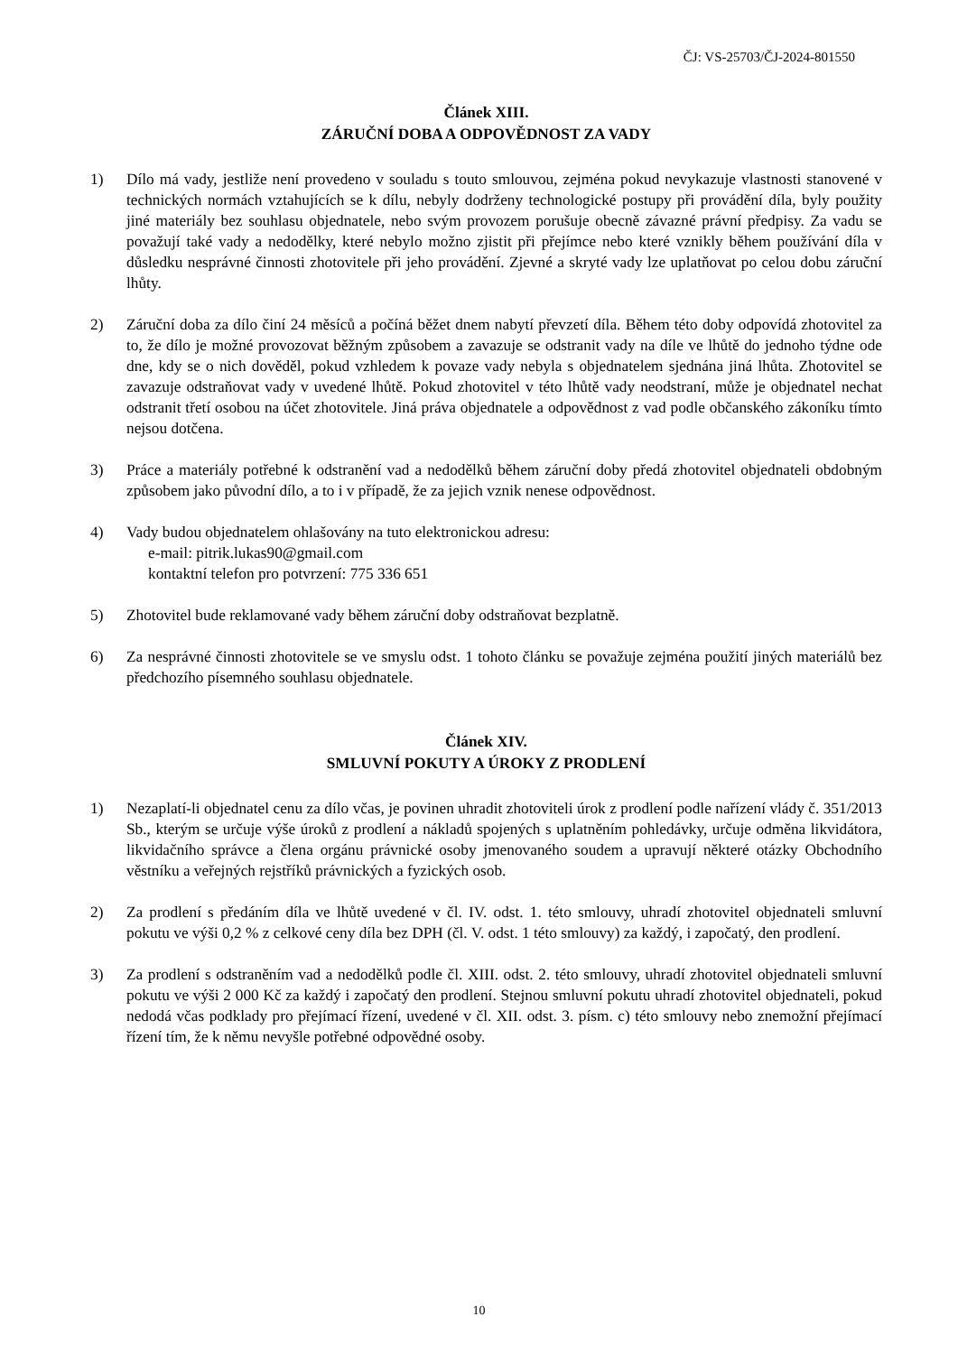ČJ: VS-25703/ČJ-2024-801550
Článek XIII.
ZÁRUČNÍ DOBA A ODPOVĚDNOST ZA VADY
1) Dílo má vady, jestliže není provedeno v souladu s touto smlouvou, zejména pokud nevykazuje vlastnosti stanovené v technických normách vztahujících se k dílu, nebyly dodrženy technologické postupy při provádění díla, byly použity jiné materiály bez souhlasu objednatele, nebo svým provozem porušuje obecně závazné právní předpisy. Za vadu se považují také vady a nedodělky, které nebylo možno zjistit při přejímce nebo které vznikly během používání díla v důsledku nesprávné činnosti zhotovitele při jeho provádění. Zjevné a skryté vady lze uplatňovat po celou dobu záruční lhůty.
2) Záruční doba za dílo činí 24 měsíců a počíná běžet dnem nabytí převzetí díla. Během této doby odpovídá zhotovitel za to, že dílo je možné provozovat běžným způsobem a zavazuje se odstranit vady na díle ve lhůtě do jednoho týdne ode dne, kdy se o nich dověděl, pokud vzhledem k povaze vady nebyla s objednatelem sjednána jiná lhůta. Zhotovitel se zavazuje odstraňovat vady v uvedené lhůtě. Pokud zhotovitel v této lhůtě vady neodstraní, může je objednatel nechat odstranit třetí osobou na účet zhotovitele. Jiná práva objednatele a odpovědnost z vad podle občanského zákoníku tímto nejsou dotčena.
3) Práce a materiály potřebné k odstranění vad a nedodělků během záruční doby předá zhotovitel objednateli obdobným způsobem jako původní dílo, a to i v případě, že za jejich vznik nenese odpovědnost.
4) Vady budou objednatelem ohlašovány na tuto elektronickou adresu:
e-mail: pitrik.lukas90@gmail.com
kontaktní telefon pro potvrzení: 775 336 651
5) Zhotovitel bude reklamované vady během záruční doby odstraňovat bezplatně.
6) Za nesprávné činnosti zhotovitele se ve smyslu odst. 1 tohoto článku se považuje zejména použití jiných materiálů bez předchozího písemného souhlasu objednatele.
Článek XIV.
SMLUVNÍ POKUTY A ÚROKY Z PRODLENÍ
1) Nezaplatí-li objednatel cenu za dílo včas, je povinen uhradit zhotoviteli úrok z prodlení podle nařízení vlády č. 351/2013 Sb., kterým se určuje výše úroků z prodlení a nákladů spojených s uplatněním pohledávky, určuje odměna likvidátora, likvidačního správce a člena orgánu právnické osoby jmenovaného soudem a upravují některé otázky Obchodního věstníku a veřejných rejstříků právnických a fyzických osob.
2) Za prodlení s předáním díla ve lhůtě uvedené v čl. IV. odst. 1. této smlouvy, uhradí zhotovitel objednateli smluvní pokutu ve výši 0,2 % z celkové ceny díla bez DPH (čl. V. odst. 1 této smlouvy) za každý, i započatý, den prodlení.
3) Za prodlení s odstraněním vad a nedodělků podle čl. XIII. odst. 2. této smlouvy, uhradí zhotovitel objednateli smluvní pokutu ve výši 2 000 Kč za každý i započatý den prodlení. Stejnou smluvní pokutu uhradí zhotovitel objednateli, pokud nedodá včas podklady pro přejímací řízení, uvedené v čl. XII. odst. 3. písm. c) této smlouvy nebo znemožní přejímací řízení tím, že k němu nevyšle potřebné odpovědné osoby.
10